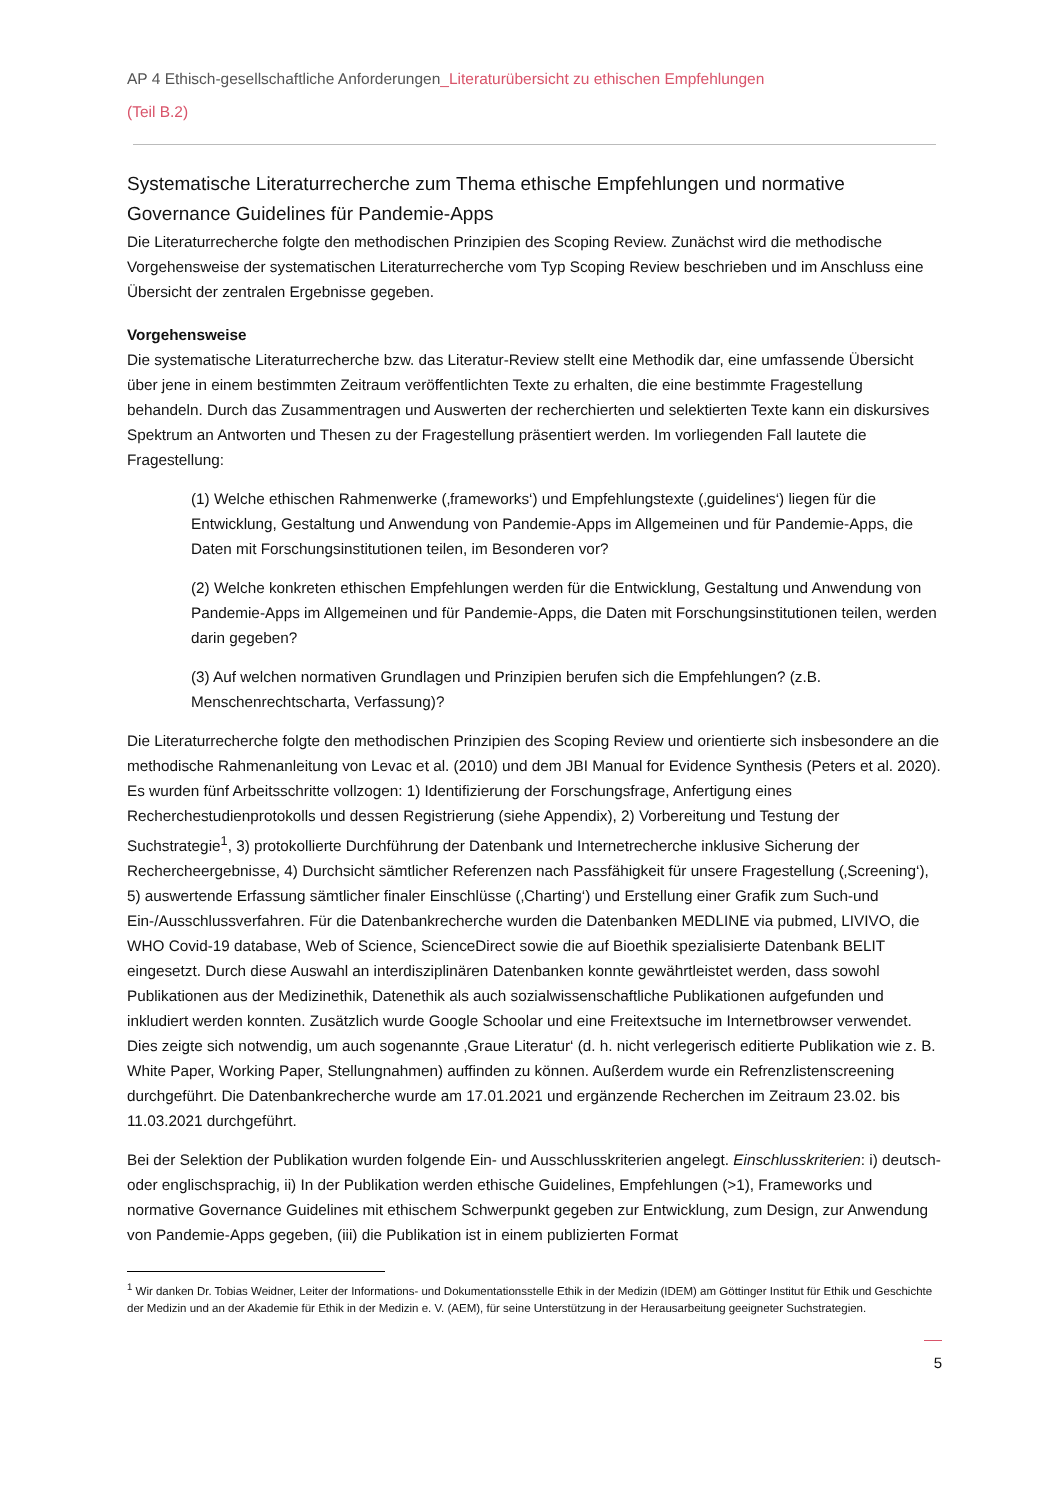AP 4 Ethisch-gesellschaftliche Anforderungen_Literaturübersicht zu ethischen Empfehlungen
(Teil B.2)
Systematische Literaturrecherche zum Thema ethische Empfehlungen und normative Governance Guidelines für Pandemie-Apps
Die Literaturrecherche folgte den methodischen Prinzipien des Scoping Review. Zunächst wird die methodische Vorgehensweise der systematischen Literaturrecherche vom Typ Scoping Review beschrieben und im Anschluss eine Übersicht der zentralen Ergebnisse gegeben.
Vorgehensweise
Die systematische Literaturrecherche bzw. das Literatur-Review stellt eine Methodik dar, eine umfassende Übersicht über jene in einem bestimmten Zeitraum veröffentlichten Texte zu erhalten, die eine bestimmte Fragestellung behandeln. Durch das Zusammentragen und Auswerten der recherchierten und selektierten Texte kann ein diskursives Spektrum an Antworten und Thesen zu der Fragestellung präsentiert werden. Im vorliegenden Fall lautete die Fragestellung:
(1) Welche ethischen Rahmenwerke (‚frameworks‘) und Empfehlungstexte (‚guidelines‘) liegen für die Entwicklung, Gestaltung und Anwendung von Pandemie-Apps im Allgemeinen und für Pandemie-Apps, die Daten mit Forschungsinstitutionen teilen, im Besonderen vor?
(2) Welche konkreten ethischen Empfehlungen werden für die Entwicklung, Gestaltung und Anwendung von Pandemie-Apps im Allgemeinen und für Pandemie-Apps, die Daten mit Forschungsinstitutionen teilen, werden darin gegeben?
(3) Auf welchen normativen Grundlagen und Prinzipien berufen sich die Empfehlungen? (z.B. Menschenrechtscharta, Verfassung)?
Die Literaturrecherche folgte den methodischen Prinzipien des Scoping Review und orientierte sich insbesondere an die methodische Rahmenanleitung von Levac et al. (2010) und dem JBI Manual for Evidence Synthesis (Peters et al. 2020). Es wurden fünf Arbeitsschritte vollzogen: 1) Identifizierung der Forschungsfrage, Anfertigung eines Recherchestudienprotokolls und dessen Registrierung (siehe Appendix), 2) Vorbereitung und Testung der Suchstrategie<sup>1</sup>, 3) protokollierte Durchführung der Datenbank und Internetrecherche inklusive Sicherung der Rechercheergebnisse, 4) Durchsicht sämtlicher Referenzen nach Passfähigkeit für unsere Fragestellung (‚Screening‘), 5) auswertende Erfassung sämtlicher finaler Einschlüsse (‚Charting‘) und Erstellung einer Grafik zum Such-und Ein-/Ausschlussverfahren. Für die Datenbankrecherche wurden die Datenbanken MEDLINE via pubmed, LIVIVO, die WHO Covid-19 database, Web of Science, ScienceDirect sowie die auf Bioethik spezialisierte Datenbank BELIT eingesetzt. Durch diese Auswahl an interdisziplinären Datenbanken konnte gewährtleistet werden, dass sowohl Publikationen aus der Medizinethik, Datenethik als auch sozialwissenschaftliche Publikationen aufgefunden und inkludiert werden konnten. Zusätzlich wurde Google Schoolar und eine Freitextsuche im Internetbrowser verwendet. Dies zeigte sich notwendig, um auch sogenannte ‚Graue Literatur‘ (d. h. nicht verlegerisch editierte Publikation wie z. B. White Paper, Working Paper, Stellungnahmen) auffinden zu können. Außerdem wurde ein Refrenzlistenscreening durchgeführt. Die Datenbankrecherche wurde am 17.01.2021 und ergänzende Recherchen im Zeitraum 23.02. bis 11.03.2021 durchgeführt.
Bei der Selektion der Publikation wurden folgende Ein- und Ausschlusskriterien angelegt. Einschlusskriterien: i) deutsch- oder englischsprachig, ii) In der Publikation werden ethische Guidelines, Empfehlungen (>1), Frameworks und normative Governance Guidelines mit ethischem Schwerpunkt gegeben zur Entwicklung, zum Design, zur Anwendung von Pandemie-Apps gegeben, (iii) die Publikation ist in einem publizierten Format
<sup>1</sup> Wir danken Dr. Tobias Weidner, Leiter der Informations- und Dokumentationsstelle Ethik in der Medizin (IDEM) am Göttinger Institut für Ethik und Geschichte der Medizin und an der Akademie für Ethik in der Medizin e. V. (AEM), für seine Unterstützung in der Herausarbeitung geeigneter Suchstrategien.
5